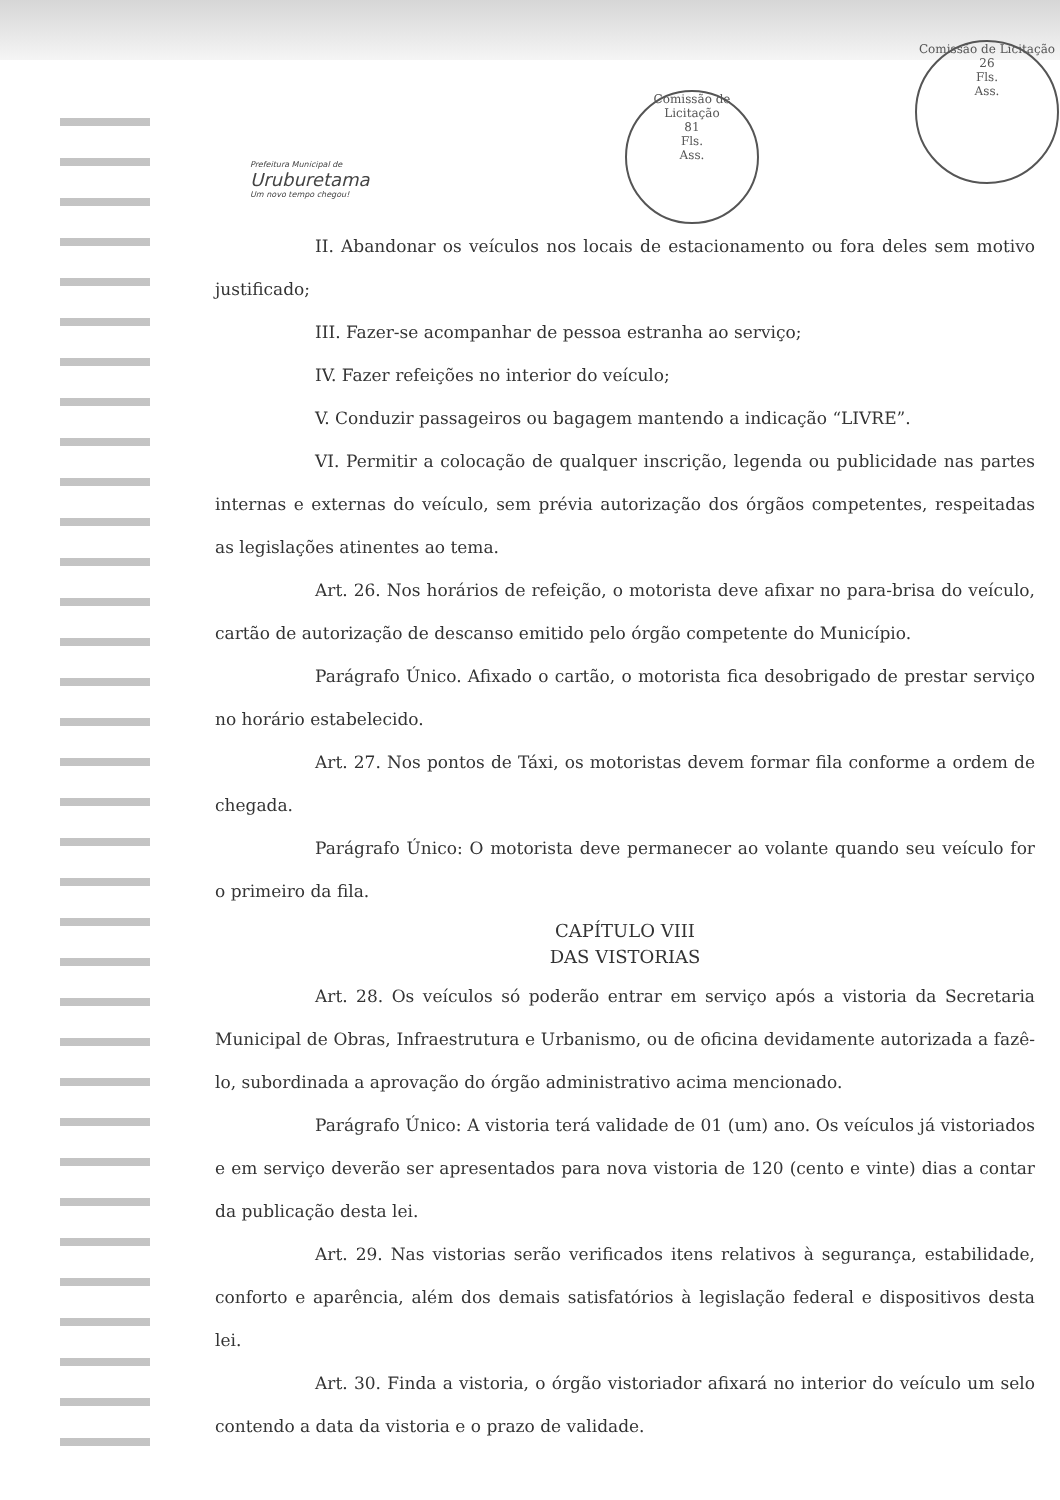Prefeitura Municipal de
Uruburetama
Um novo tempo chegou!
Comissão de Licitação
81
Fls.
Ass.
Comissão de Licitação
26
Fls.
Ass.
II. Abandonar os veículos nos locais de estacionamento ou fora deles sem motivo justificado;
III. Fazer-se acompanhar de pessoa estranha ao serviço;
IV. Fazer refeições no interior do veículo;
V. Conduzir passageiros ou bagagem mantendo a indicação “LIVRE”.
VI. Permitir a colocação de qualquer inscrição, legenda ou publicidade nas partes internas e externas do veículo, sem prévia autorização dos órgãos competentes, respeitadas as legislações atinentes ao tema.
Art. 26. Nos horários de refeição, o motorista deve afixar no para-brisa do veículo, cartão de autorização de descanso emitido pelo órgão competente do Município.
Parágrafo Único. Afixado o cartão, o motorista fica desobrigado de prestar serviço no horário estabelecido.
Art. 27. Nos pontos de Táxi, os motoristas devem formar fila conforme a ordem de chegada.
Parágrafo Único: O motorista deve permanecer ao volante quando seu veículo for o primeiro da fila.
CAPÍTULO VIII
DAS VISTORIAS
Art. 28. Os veículos só poderão entrar em serviço após a vistoria da Secretaria Municipal de Obras, Infraestrutura e Urbanismo, ou de oficina devidamente autorizada a fazê-lo, subordinada a aprovação do órgão administrativo acima mencionado.
Parágrafo Único: A vistoria terá validade de 01 (um) ano. Os veículos já vistoriados e em serviço deverão ser apresentados para nova vistoria de 120 (cento e vinte) dias a contar da publicação desta lei.
Art. 29. Nas vistorias serão verificados itens relativos à segurança, estabilidade, conforto e aparência, além dos demais satisfatórios à legislação federal e dispositivos desta lei.
Art. 30. Finda a vistoria, o órgão vistoriador afixará no interior do veículo um selo contendo a data da vistoria e o prazo de validade.